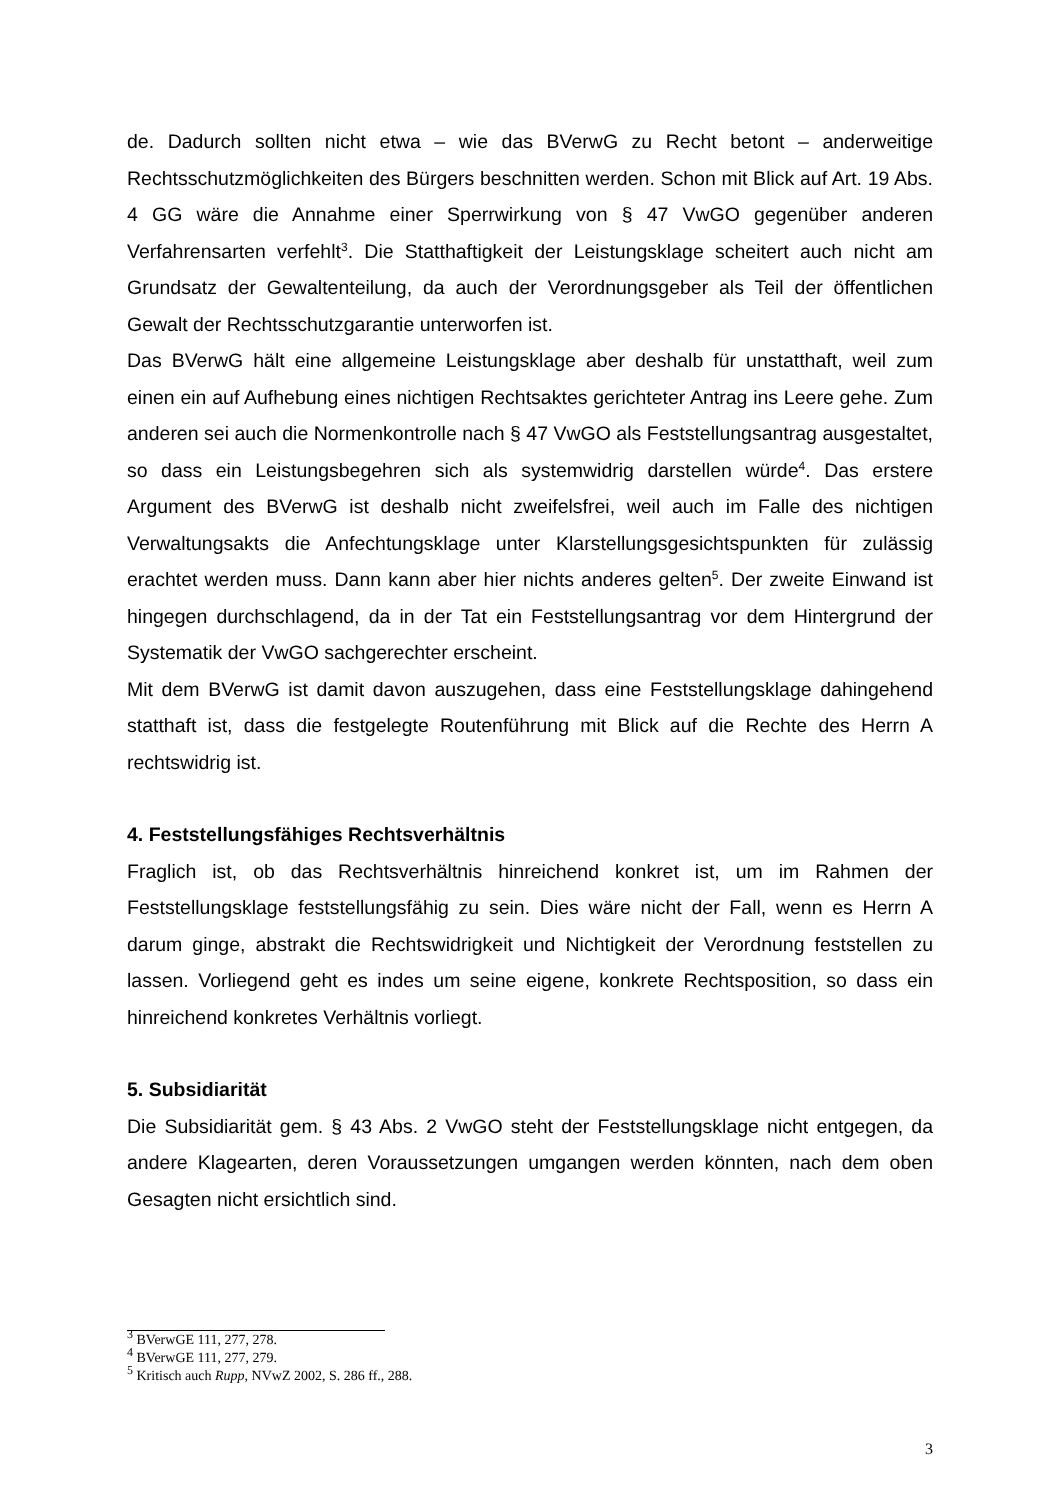de. Dadurch sollten nicht etwa – wie das BVerwG zu Recht betont – anderweitige Rechtsschutzmöglichkeiten des Bürgers beschnitten werden. Schon mit Blick auf Art. 19 Abs. 4 GG wäre die Annahme einer Sperrwirkung von § 47 VwGO gegenüber anderen Verfahrensarten verfehlt<sup>3</sup>. Die Statthaftigkeit der Leistungsklage scheitert auch nicht am Grundsatz der Gewaltenteilung, da auch der Verordnungsgeber als Teil der öffentlichen Gewalt der Rechtsschutzgarantie unterworfen ist.
Das BVerwG hält eine allgemeine Leistungsklage aber deshalb für unstatthaft, weil zum einen ein auf Aufhebung eines nichtigen Rechtsaktes gerichteter Antrag ins Leere gehe. Zum anderen sei auch die Normenkontrolle nach § 47 VwGO als Feststellungsantrag ausgestaltet, so dass ein Leistungsbegehren sich als systemwidrig darstellen würde<sup>4</sup>. Das erstere Argument des BVerwG ist deshalb nicht zweifelsfrei, weil auch im Falle des nichtigen Verwaltungsakts die Anfechtungsklage unter Klarstellungsgesichtspunkten für zulässig erachtet werden muss. Dann kann aber hier nichts anderes gelten<sup>5</sup>. Der zweite Einwand ist hingegen durchschlagend, da in der Tat ein Feststellungsantrag vor dem Hintergrund der Systematik der VwGO sachgerechter erscheint.
Mit dem BVerwG ist damit davon auszugehen, dass eine Feststellungsklage dahingehend statthaft ist, dass die festgelegte Routenführung mit Blick auf die Rechte des Herrn A rechtswidrig ist.
4. Feststellungsfähiges Rechtsverhältnis
Fraglich ist, ob das Rechtsverhältnis hinreichend konkret ist, um im Rahmen der Feststellungsklage feststellungsfähig zu sein. Dies wäre nicht der Fall, wenn es Herrn A darum ginge, abstrakt die Rechtswidrigkeit und Nichtigkeit der Verordnung feststellen zu lassen. Vorliegend geht es indes um seine eigene, konkrete Rechtsposition, so dass ein hinreichend konkretes Verhältnis vorliegt.
5. Subsidiarität
Die Subsidiarität gem. § 43 Abs. 2 VwGO steht der Feststellungsklage nicht entgegen, da andere Klagearten, deren Voraussetzungen umgangen werden könnten, nach dem oben Gesagten nicht ersichtlich sind.
<sup>3</sup> BVerwGE 111, 277, 278.
<sup>4</sup> BVerwGE 111, 277, 279.
<sup>5</sup> Kritisch auch Rupp, NVwZ 2002, S. 286 ff., 288.
3